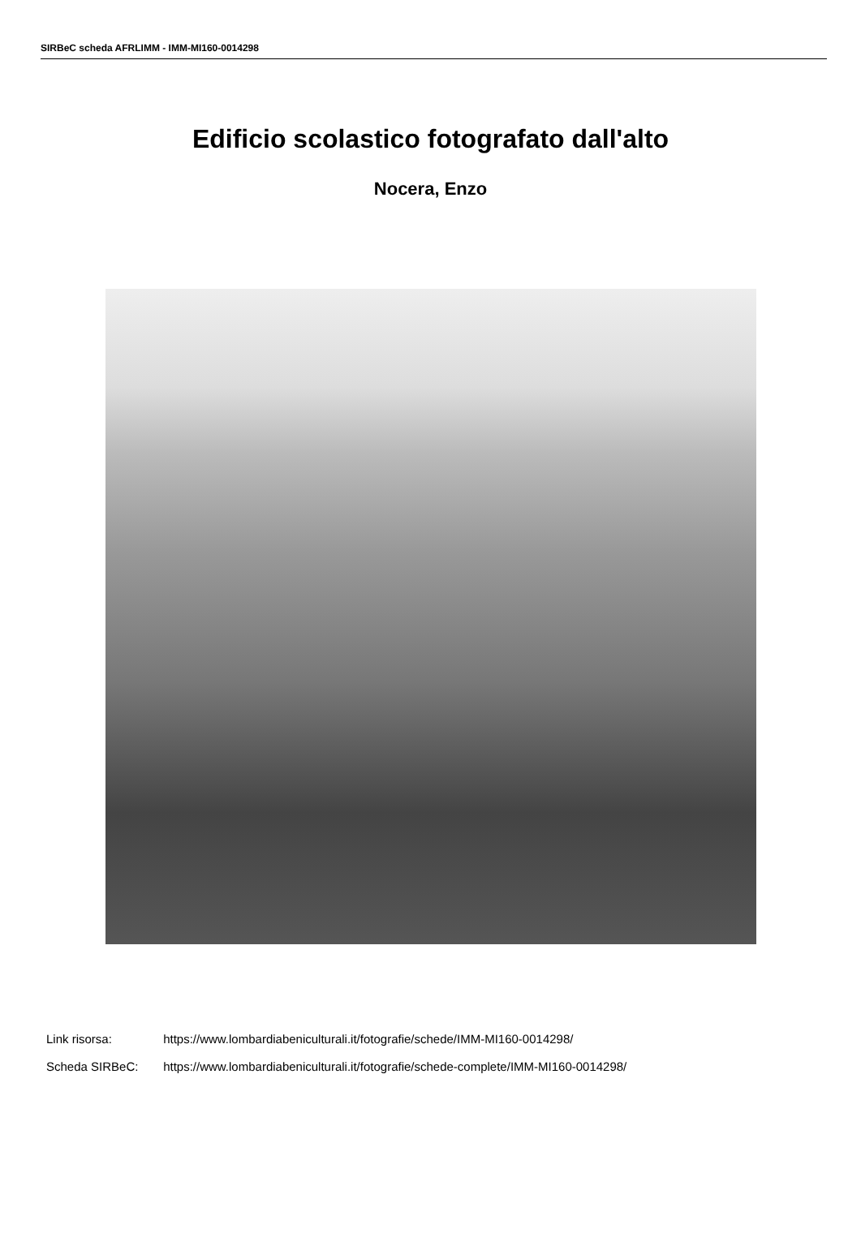SIRBeC scheda AFRLIMM - IMM-MI160-0014298
Edificio scolastico fotografato dall'alto
Nocera, Enzo
Link risorsa: https://www.lombardiabeniculturali.it/fotografie/schede/IMM-MI160-0014298/
Scheda SIRBeC: https://www.lombardiabeniculturali.it/fotografie/schede-complete/IMM-MI160-0014298/